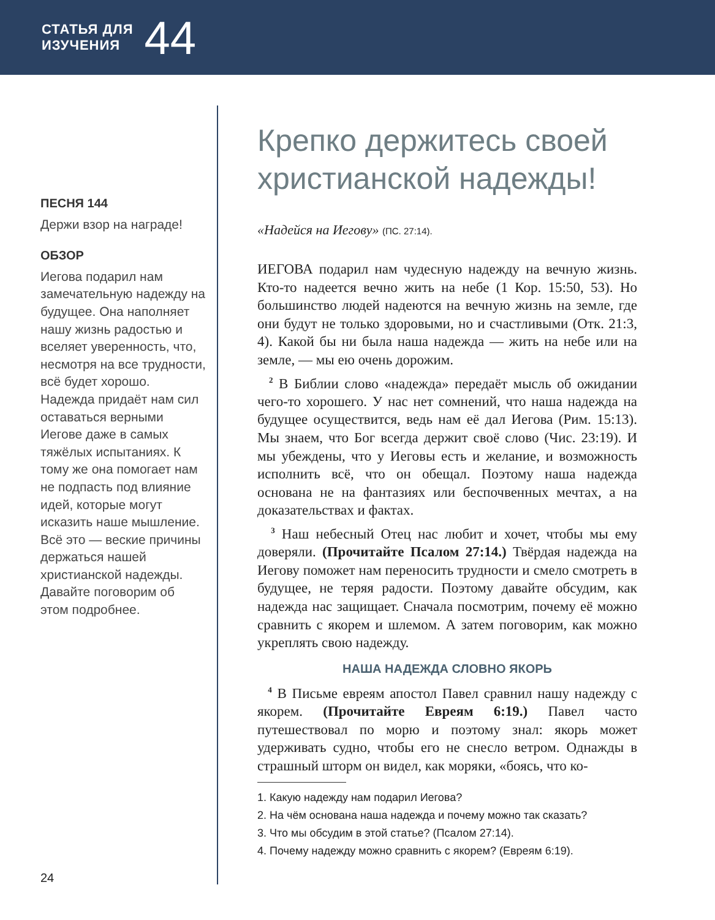СТАТЬЯ ДЛЯ
ИЗУЧЕНИЯ
44
ПЕСНЯ 144
Держи взор на награде!
ОБЗОР
Иегова подарил нам замечательную надежду на будущее. Она наполняет нашу жизнь радостью и вселяет уверенность, что, несмотря на все трудности, всё будет хорошо. Надежда придаёт нам сил оставаться верными Иегове даже в самых тяжёлых испытаниях. К тому же она помогает нам не подпасть под влияние идей, которые могут исказить наше мышление. Всё это — веские причины держаться нашей христианской надежды. Давайте поговорим об этом подробнее.
Крепко держитесь своей христианской надежды!
«Надейся на Иегову» (ПС. 27:14).
ИЕГОВА подарил нам чудесную надежду на вечную жизнь. Кто-то надеется вечно жить на небе (1 Кор. 15:50, 53). Но большинство людей надеются на вечную жизнь на земле, где они будут не только здоровыми, но и счастливыми (Отк. 21:3, 4). Какой бы ни была наша надежда — жить на небе или на земле, — мы ею очень дорожим.
<sup>2</sup> В Библии слово «надежда» передаёт мысль об ожидании чего-то хорошего. У нас нет сомнений, что наша надежда на будущее осуществится, ведь нам её дал Иегова (Рим. 15:13). Мы знаем, что Бог всегда держит своё слово (Чис. 23:19). И мы убеждены, что у Иеговы есть и желание, и возможность исполнить всё, что он обещал. Поэтому наша надежда основана не на фантазиях или беспочвенных мечтах, а на доказательствах и фактах.
<sup>3</sup> Наш небесный Отец нас любит и хочет, чтобы мы ему доверяли. (Прочитайте Псалом 27:14.) Твёрдая надежда на Иегову поможет нам переносить трудности и смело смотреть в будущее, не теряя радости. Поэтому давайте обсудим, как надежда нас защищает. Сначала посмотрим, почему её можно сравнить с якорем и шлемом. А затем поговорим, как можно укреплять свою надежду.
НАША НАДЕЖДА СЛОВНО ЯКОРЬ
<sup>4</sup> В Письме евреям апостол Павел сравнил нашу надежду с якорем. (Прочитайте Евреям 6:19.) Павел часто путешествовал по морю и поэтому знал: якорь может удерживать судно, чтобы его не снесло ветром. Однажды в страшный шторм он видел, как моряки, «боясь, что ко-
1. Какую надежду нам подарил Иегова?
2. На чём основана наша надежда и почему можно так сказать?
3. Что мы обсудим в этой статье? (Псалом 27:14).
4. Почему надежду можно сравнить с якорем? (Евреям 6:19).
24